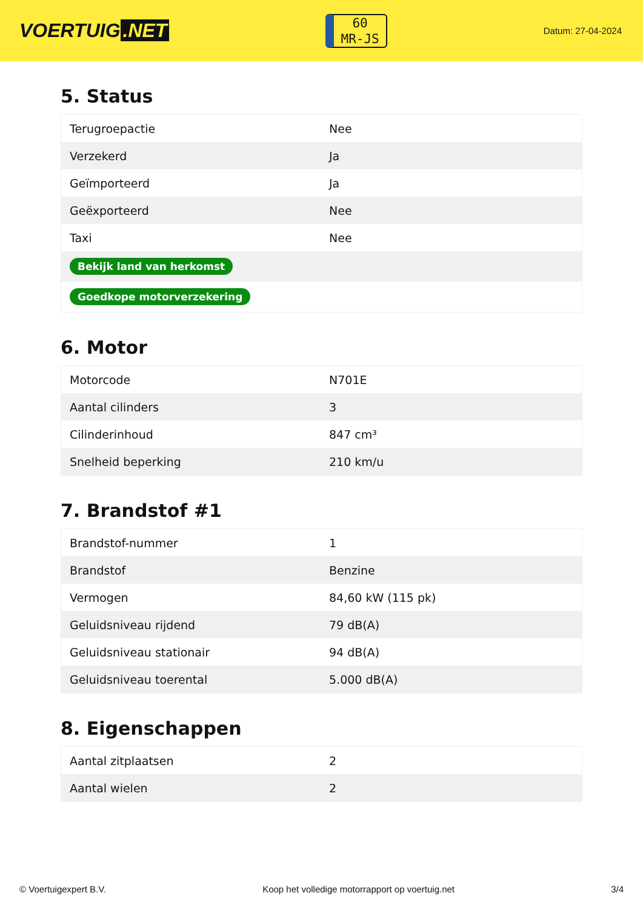VOERTUIG.NET
60
MR-JS
Datum: 27-04-2024
5. Status
| Terugroepactie | Nee |
| Verzekerd | Ja |
| Geïmporteerd | Ja |
| Geëxporteerd | Nee |
| Taxi | Nee |
| Bekijk land van herkomst | |
| Goedkope motorverzekering | |
6. Motor
| Motorcode | N701E |
| Aantal cilinders | 3 |
| Cilinderinhoud | 847 cm³ |
| Snelheid beperking | 210 km/u |
7. Brandstof #1
| Brandstof-nummer | 1 |
| Brandstof | Benzine |
| Vermogen | 84,60 kW (115 pk) |
| Geluidsniveau rijdend | 79 dB(A) |
| Geluidsniveau stationair | 94 dB(A) |
| Geluidsniveau toerental | 5.000 dB(A) |
8. Eigenschappen
| Aantal zitplaatsen | 2 |
| Aantal wielen | 2 |
© Voertuigexpert B.V. Koop het volledige motorrapport op voertuig.net 3/4